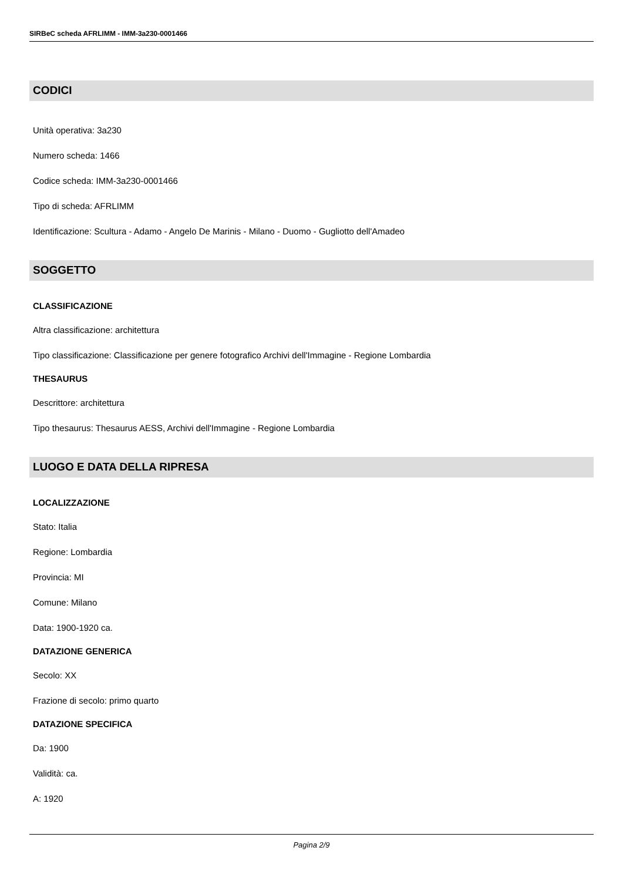SIRBeC scheda AFRLIMM - IMM-3a230-0001466
CODICI
Unità operativa: 3a230
Numero scheda: 1466
Codice scheda: IMM-3a230-0001466
Tipo di scheda: AFRLIMM
Identificazione: Scultura - Adamo - Angelo De Marinis - Milano - Duomo - Gugliotto dell'Amadeo
SOGGETTO
CLASSIFICAZIONE
Altra classificazione: architettura
Tipo classificazione: Classificazione per genere fotografico Archivi dell'Immagine - Regione Lombardia
THESAURUS
Descrittore: architettura
Tipo thesaurus: Thesaurus AESS, Archivi dell'Immagine - Regione Lombardia
LUOGO E DATA DELLA RIPRESA
LOCALIZZAZIONE
Stato: Italia
Regione: Lombardia
Provincia: MI
Comune: Milano
Data: 1900-1920 ca.
DATAZIONE GENERICA
Secolo: XX
Frazione di secolo: primo quarto
DATAZIONE SPECIFICA
Da: 1900
Validità: ca.
A: 1920
Pagina 2/9